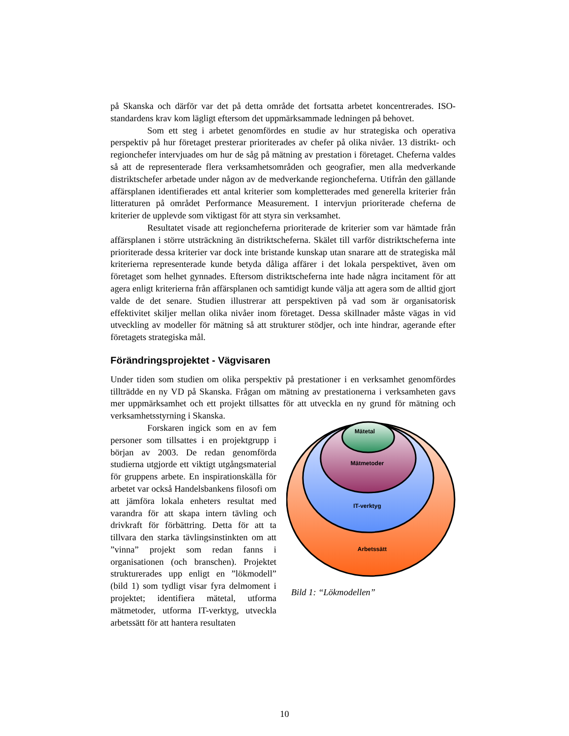på Skanska och därför var det på detta område det fortsatta arbetet koncentrerades. ISO-standardens krav kom lägligt eftersom det uppmärksammade ledningen på behovet.
Som ett steg i arbetet genomfördes en studie av hur strategiska och operativa perspektiv på hur företaget presterar prioriterades av chefer på olika nivåer. 13 distrikt- och regionchefer intervjuades om hur de såg på mätning av prestation i företaget. Cheferna valdes så att de representerade flera verksamhetsområden och geografier, men alla medverkande distriktschefer arbetade under någon av de medverkande regioncheferna. Utifrån den gällande affärsplanen identifierades ett antal kriterier som kompletterades med generella kriterier från litteraturen på området Performance Measurement. I intervjun prioriterade cheferna de kriterier de upplevde som viktigast för att styra sin verksamhet.
Resultatet visade att regioncheferna prioriterade de kriterier som var hämtade från affärsplanen i större utsträckning än distriktscheferna. Skälet till varför distriktscheferna inte prioriterade dessa kriterier var dock inte bristande kunskap utan snarare att de strategiska mål kriterierna representerade kunde betyda dåliga affärer i det lokala perspektivet, även om företaget som helhet gynnades. Eftersom distriktscheferna inte hade några incitament för att agera enligt kriterierna från affärsplanen och samtidigt kunde välja att agera som de alltid gjort valde de det senare. Studien illustrerar att perspektiven på vad som är organisatorisk effektivitet skiljer mellan olika nivåer inom företaget. Dessa skillnader måste vägas in vid utveckling av modeller för mätning så att strukturer stödjer, och inte hindrar, agerande efter företagets strategiska mål.
Förändringsprojektet - Vägvisaren
Under tiden som studien om olika perspektiv på prestationer i en verksamhet genomfördes tillträdde en ny VD på Skanska. Frågan om mätning av prestationerna i verksamheten gavs mer uppmärksamhet och ett projekt tillsattes för att utveckla en ny grund för mätning och verksamhetsstyrning i Skanska.
Forskaren ingick som en av fem personer som tillsattes i en projektgrupp i början av 2003. De redan genomförda studierna utgjorde ett viktigt utgångsmaterial för gruppens arbete. En inspirationskälla för arbetet var också Handelsbankens filosofi om att jämföra lokala enheters resultat med varandra för att skapa intern tävling och drivkraft för förbättring. Detta för att ta tillvara den starka tävlingsinstinkten om att ”vinna” projekt som redan fanns i organisationen (och branschen). Projektet strukturerades upp enligt en ”lökmodell” (bild 1) som tydligt visar fyra delmoment i projektet; identifiera mätetal, utforma mätmetoder, utforma IT-verktyg, utveckla arbetssätt för att hantera resultaten
Mätetal
Mätmetoder
IT-verktyg
Arbetssätt
Bild 1: “Lökmodellen”
10